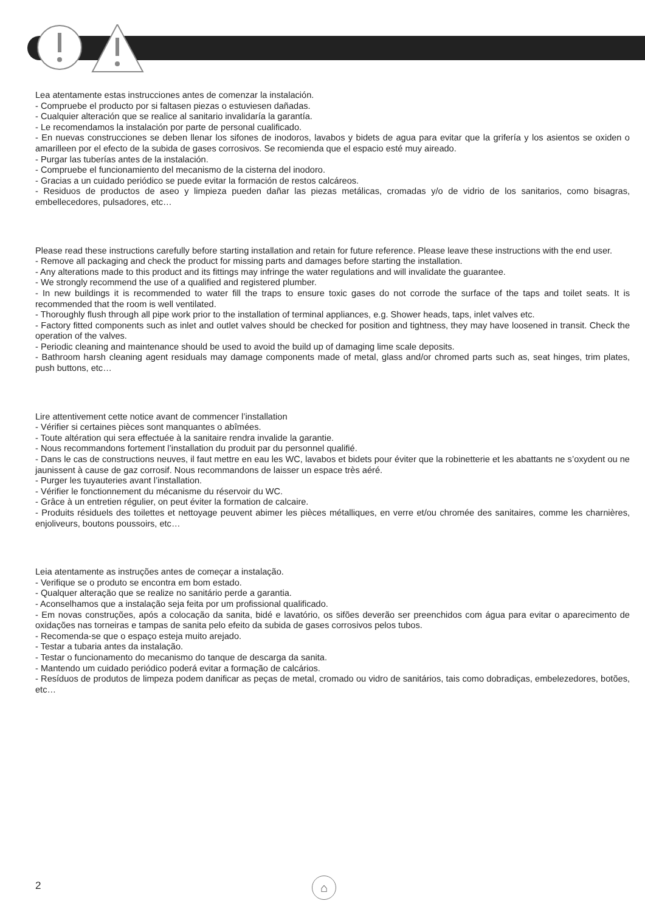Lea atentamente estas instrucciones antes de comenzar la instalación.
- Compruebe el producto por si faltasen piezas o estuviesen dañadas.
- Cualquier alteración que se realice al sanitario invalidaría la garantía.
- Le recomendamos la instalación por parte de personal cualificado.
- En nuevas construcciones se deben llenar los sifones de inodoros, lavabos y bidets de agua para evitar que la grifería y los asientos se oxiden o amarilleen por el efecto de la subida de gases corrosivos. Se recomienda que el espacio esté muy aireado.
- Purgar las tuberías antes de la instalación.
- Compruebe el funcionamiento del mecanismo de la cisterna del inodoro.
- Gracias a un cuidado periódico se puede evitar la formación de restos calcáreos.
- Residuos de productos de aseo y limpieza pueden dañar las piezas metálicas, cromadas y/o de vidrio de los sanitarios, como bisagras, embellecedores, pulsadores, etc…
Please read these instructions carefully before starting installation and retain for future reference. Please leave these instructions with the end user.
- Remove all packaging and check the product for missing parts and damages before starting the installation.
- Any alterations made to this product and its fittings may infringe the water regulations and will invalidate the guarantee.
- We strongly recommend the use of a qualified and registered plumber.
- In new buildings it is recommended to water fill the traps to ensure toxic gases do not corrode the surface of the taps and toilet seats. It is recommended that the room is well ventilated.
- Thoroughly flush through all pipe work prior to the installation of terminal appliances, e.g. Shower heads, taps, inlet valves etc.
- Factory fitted components such as inlet and outlet valves should be checked for position and tightness, they may have loosened in transit. Check the operation of the valves.
- Periodic cleaning and maintenance should be used to avoid the build up of damaging lime scale deposits.
- Bathroom harsh cleaning agent residuals may damage components made of metal, glass and/or chromed parts such as, seat hinges, trim plates, push buttons, etc…
Lire attentivement cette notice avant de commencer l’installation
- Vérifier si certaines pièces sont manquantes o abîmées.
- Toute altération qui sera effectuée à la sanitaire rendra invalide la garantie.
- Nous recommandons fortement l’installation du produit par du personnel qualifié.
- Dans le cas de constructions neuves, il faut mettre en eau les WC, lavabos et bidets pour éviter que la robinetterie et les abattants ne s’oxydent ou ne jaunissent à cause de gaz corrosif. Nous recommandons de laisser un espace très aéré.
- Purger les tuyauteries avant l’installation.
- Vérifier le fonctionnement du mécanisme du réservoir du WC.
- Grâce à un entretien régulier, on peut éviter la formation de calcaire.
- Produits résiduels des toilettes et nettoyage peuvent abimer les pièces métalliques, en verre et/ou chromée des sanitaires, comme les charnières, enjoliveurs, boutons poussoirs, etc…
Leia atentamente as instruções antes de começar a instalação.
- Verifique se o produto se encontra em bom estado.
- Qualquer alteração que se realize no sanitário perde a garantia.
- Aconselhamos que a instalação seja feita por um profissional qualificado.
- Em novas construções, após a colocação da sanita, bidé e lavatório, os sifões deverão ser preenchidos com água para evitar o aparecimento de oxidações nas torneiras e tampas de sanita pelo efeito da subida de gases corrosivos pelos tubos.
- Recomenda-se que o espaço esteja muito arejado.
- Testar a tubaria antes da instalação.
- Testar o funcionamento do mecanismo do tanque de descarga da sanita.
- Mantendo um cuidado periódico poderá evitar a formação de calcários.
- Resíduos de produtos de limpeza podem danificar as peças de metal, cromado ou vidro de sanitários, tais como dobradiças, embelezedores, botões, etc…
2 ⌂